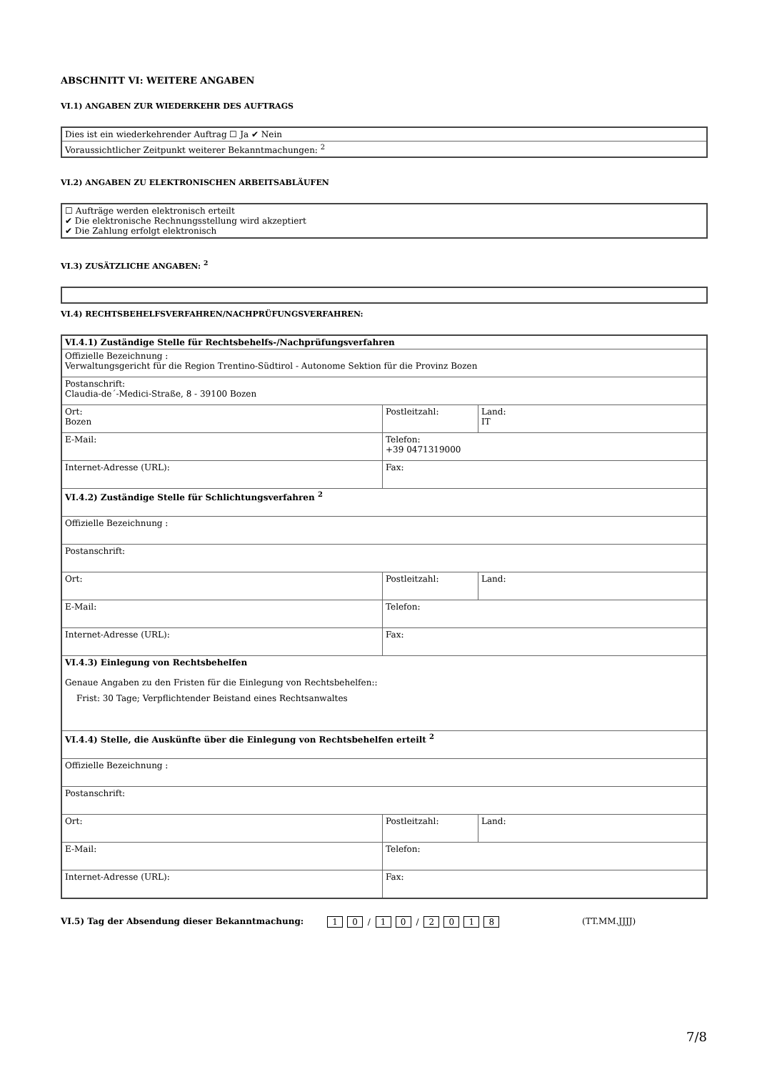ABSCHNITT VI: WEITERE ANGABEN
VI.1) ANGABEN ZUR WIEDERKEHR DES AUFTRAGS
| Dies ist ein wiederkehrender Auftrag ☐ Ja ✔ Nein |
| Voraussichtlicher Zeitpunkt weiterer Bekanntmachungen: <sup>2</sup> |
VI.2) ANGABEN ZU ELEKTRONISCHEN ARBEITSABLÄUFEN
| ☐ Aufträge werden elektronisch erteilt ✔ Die elektronische Rechnungsstellung wird akzeptiert ✔ Die Zahlung erfolgt elektronisch |
VI.3) ZUSÄTZLICHE ANGABEN: <sup>2</sup>
VI.4) RECHTSBEHELFSVERFAHREN/NACHPRÜFUNGSVERFAHREN:
| VI.4.1) Zuständige Stelle für Rechtsbehelfs-/Nachprüfungsverfahren | | |
| Offizielle Bezeichnung : Verwaltungsgericht für die Region Trentino-Südtirol - Autonome Sektion für die Provinz Bozen | | |
| Postanschrift: Claudia-de´-Medici-Straße, 8 - 39100 Bozen | | |
| Ort: Bozen | Postleitzahl: | Land: IT |
| E-Mail: | Telefon: +39 0471319000 | |
| Internet-Adresse (URL): | Fax: | |
| VI.4.2) Zuständige Stelle für Schlichtungsverfahren <sup>2</sup> | | |
| Offizielle Bezeichnung : | | |
| Postanschrift: | | |
| Ort: | Postleitzahl: | Land: |
| E-Mail: | Telefon: | |
| Internet-Adresse (URL): | Fax: | |
| VI.4.3) Einlegung von Rechtsbehelfen Genaue Angaben zu den Fristen für die Einlegung von Rechtsbehelfen:: Frist: 30 Tage; Verpflichtender Beistand eines Rechtsanwaltes | | |
| VI.4.4) Stelle, die Auskünfte über die Einlegung von Rechtsbehelfen erteilt <sup>2</sup> | | |
| Offizielle Bezeichnung : | | |
| Postanschrift: | | |
| Ort: | Postleitzahl: | Land: |
| E-Mail: | Telefon: | |
| Internet-Adresse (URL): | Fax: | |
VI.5) Tag der Absendung dieser Bekanntmachung: 1 0 / 1 0 / 2018 (TT.MM.JJJJ)
7/8